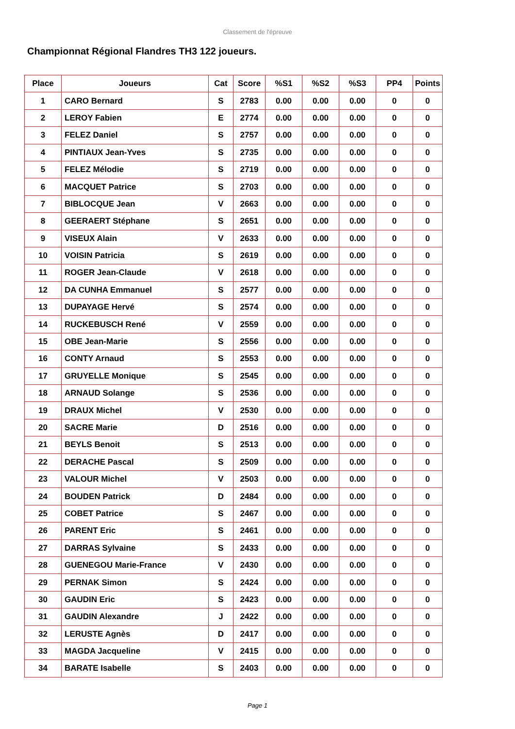Classement de l'épreuve
Championnat Régional Flandres TH3 122 joueurs.
| Place | Joueurs | Cat | Score | %S1 | %S2 | %S3 | PP4 | Points |
| --- | --- | --- | --- | --- | --- | --- | --- | --- |
| 1 | CARO Bernard | S | 2783 | 0.00 | 0.00 | 0.00 | 0 | 0 |
| 2 | LEROY Fabien | E | 2774 | 0.00 | 0.00 | 0.00 | 0 | 0 |
| 3 | FELEZ Daniel | S | 2757 | 0.00 | 0.00 | 0.00 | 0 | 0 |
| 4 | PINTIAUX Jean-Yves | S | 2735 | 0.00 | 0.00 | 0.00 | 0 | 0 |
| 5 | FELEZ Mélodie | S | 2719 | 0.00 | 0.00 | 0.00 | 0 | 0 |
| 6 | MACQUET Patrice | S | 2703 | 0.00 | 0.00 | 0.00 | 0 | 0 |
| 7 | BIBLOCQUE Jean | V | 2663 | 0.00 | 0.00 | 0.00 | 0 | 0 |
| 8 | GEERAERT Stéphane | S | 2651 | 0.00 | 0.00 | 0.00 | 0 | 0 |
| 9 | VISEUX Alain | V | 2633 | 0.00 | 0.00 | 0.00 | 0 | 0 |
| 10 | VOISIN Patricia | S | 2619 | 0.00 | 0.00 | 0.00 | 0 | 0 |
| 11 | ROGER Jean-Claude | V | 2618 | 0.00 | 0.00 | 0.00 | 0 | 0 |
| 12 | DA CUNHA Emmanuel | S | 2577 | 0.00 | 0.00 | 0.00 | 0 | 0 |
| 13 | DUPAYAGE Hervé | S | 2574 | 0.00 | 0.00 | 0.00 | 0 | 0 |
| 14 | RUCKEBUSCH René | V | 2559 | 0.00 | 0.00 | 0.00 | 0 | 0 |
| 15 | OBE Jean-Marie | S | 2556 | 0.00 | 0.00 | 0.00 | 0 | 0 |
| 16 | CONTY Arnaud | S | 2553 | 0.00 | 0.00 | 0.00 | 0 | 0 |
| 17 | GRUYELLE Monique | S | 2545 | 0.00 | 0.00 | 0.00 | 0 | 0 |
| 18 | ARNAUD Solange | S | 2536 | 0.00 | 0.00 | 0.00 | 0 | 0 |
| 19 | DRAUX Michel | V | 2530 | 0.00 | 0.00 | 0.00 | 0 | 0 |
| 20 | SACRE Marie | D | 2516 | 0.00 | 0.00 | 0.00 | 0 | 0 |
| 21 | BEYLS Benoit | S | 2513 | 0.00 | 0.00 | 0.00 | 0 | 0 |
| 22 | DERACHE Pascal | S | 2509 | 0.00 | 0.00 | 0.00 | 0 | 0 |
| 23 | VALOUR Michel | V | 2503 | 0.00 | 0.00 | 0.00 | 0 | 0 |
| 24 | BOUDEN Patrick | D | 2484 | 0.00 | 0.00 | 0.00 | 0 | 0 |
| 25 | COBET Patrice | S | 2467 | 0.00 | 0.00 | 0.00 | 0 | 0 |
| 26 | PARENT Eric | S | 2461 | 0.00 | 0.00 | 0.00 | 0 | 0 |
| 27 | DARRAS Sylvaine | S | 2433 | 0.00 | 0.00 | 0.00 | 0 | 0 |
| 28 | GUENEGOU Marie-France | V | 2430 | 0.00 | 0.00 | 0.00 | 0 | 0 |
| 29 | PERNAK Simon | S | 2424 | 0.00 | 0.00 | 0.00 | 0 | 0 |
| 30 | GAUDIN Eric | S | 2423 | 0.00 | 0.00 | 0.00 | 0 | 0 |
| 31 | GAUDIN Alexandre | J | 2422 | 0.00 | 0.00 | 0.00 | 0 | 0 |
| 32 | LERUSTE Agnès | D | 2417 | 0.00 | 0.00 | 0.00 | 0 | 0 |
| 33 | MAGDA Jacqueline | V | 2415 | 0.00 | 0.00 | 0.00 | 0 | 0 |
| 34 | BARATE Isabelle | S | 2403 | 0.00 | 0.00 | 0.00 | 0 | 0 |
Page 1